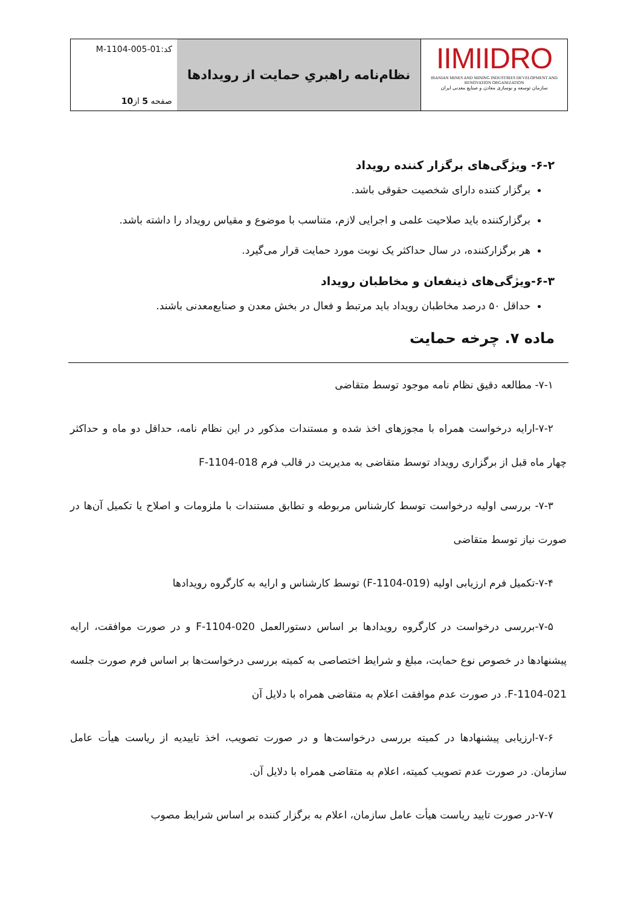IIMIIDRO
IRANIAN MINES AND MINING INDUSTRIES DEVELOPMENT AND RENOVATION ORGANIZATION
سازمان توسعه و نوسازی معادن و صنایع معدنی ایران
نظام‌نامه راهبریِ حمایت از رویدادها
کد:M-1104-005-01
صفحه 5 از10
۶-۲- ویژگی‌های برگزار کننده رویداد
برگزار کننده دارای شخصیت حقوقی باشد.
برگزارکننده باید صلاحیت علمی و اجرایی لازم، متناسب با موضوع و مقیاس رویداد را داشته باشد.
هر برگزارکننده، در سال حداکثر یک نوبت مورد حمایت قرار می‌گیرد.
۶-۳-ویژگی‌های ذینفعان و مخاطبان رویداد
حداقل ۵۰ درصد مخاطبان رویداد باید مرتبط و فعال در بخش معدن و صنایع‌معدنی باشند.
ماده ۷. چرخه حمایت
۷-۱- مطالعه دقیق نظام نامه موجود توسط متقاضی
۷-۲-ارایه درخواست همراه با مجوزهای اخذ شده و مستندات مذکور در این نظام نامه، حداقل دو ماه و حداکثر چهار ماه قبل از برگزاری رویداد توسط متقاضی به مدیریت در قالب فرم F-1104-018
۷-۳- بررسی اولیه درخواست توسط کارشناس مربوطه و تطابق مستندات با ملزومات و اصلاح یا تکمیل آن‌ها در صورت نیاز توسط متقاضی
۷-۴-تکمیل فرم ارزیابی اولیه (F-1104-019) توسط کارشناس و ارایه به کارگروه رویدادها
۷-۵-بررسی درخواست در کارگروه رویدادها بر اساس دستورالعمل F-1104-020 و در صورت موافقت، ارایه پیشنهادها در خصوص نوع حمایت، مبلغ و شرایط اختصاصی به کمیته بررسی درخواست‌ها بر اساس فرم صورت جلسه F-1104-021. در صورت عدم موافقت اعلام به متقاضی همراه با دلایل آن
۷-۶-ارزیابی پیشنهادها در کمیته بررسی درخواست‌ها و در صورت تصویب، اخذ تاییدیه از ریاست هیأت عامل سازمان. در صورت عدم تصویب کمیته، اعلام به متقاضی همراه با دلایل آن.
۷-۷-در صورت تایید ریاست هیأت عامل سازمان، اعلام به برگزار کننده بر اساس شرایط مصوب